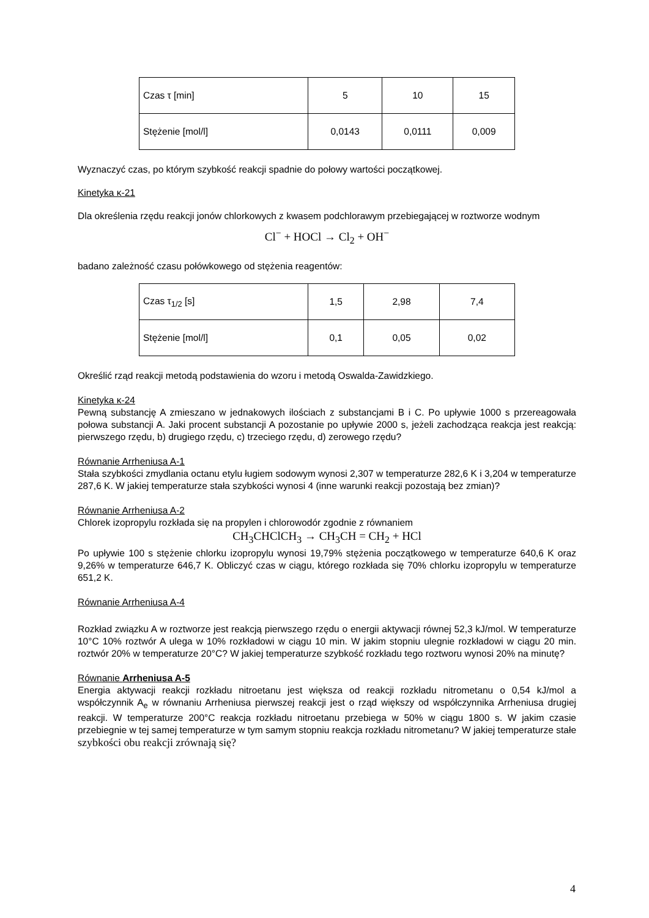| Czas τ [min] | 5 | 10 | 15 |
| Stężenie [mol/l] | 0,0143 | 0,0111 | 0,009 |
Wyznaczyć czas, po którym szybkość reakcji spadnie do połowy wartości początkowej.
Kinetyka κ-21
Dla określenia rzędu reakcji jonów chlorkowych z kwasem podchlorawym przebiegającej w roztworze wodnym
Cl<sup>−</sup> + HOCl → Cl<sub>2</sub> + OH<sup>−</sup>
badano zależność czasu połówkowego od stężenia reagentów:
| Czas τ<sub>1/2</sub> [s] | 1,5 | 2,98 | 7,4 |
| Stężenie [mol/l] | 0,1 | 0,05 | 0,02 |
Określić rząd reakcji metodą podstawienia do wzoru i metodą Oswalda-Zawidzkiego.
Kinetyka κ-24
Pewną substancję A zmieszano w jednakowych ilościach z substancjami B i C. Po upływie 1000 s przereagowała połowa substancji A. Jaki procent substancji A pozostanie po upływie 2000 s, jeżeli zachodząca reakcja jest reakcją: pierwszego rzędu, b) drugiego rzędu, c) trzeciego rzędu, d) zerowego rzędu?
Równanie Arrheniusa A-1
Stała szybkości zmydlania octanu etylu ługiem sodowym wynosi 2,307 w temperaturze 282,6 K i 3,204 w temperaturze 287,6 K. W jakiej temperaturze stała szybkości wynosi 4 (inne warunki reakcji pozostają bez zmian)?
Równanie Arrheniusa A-2
Chlorek izopropylu rozkłada się na propylen i chlorowodór zgodnie z równaniem
CH<sub>3</sub>CHClCH<sub>3</sub> → CH<sub>3</sub>CH = CH<sub>2</sub> + HCl
Po upływie 100 s stężenie chlorku izopropylu wynosi 19,79% stężenia początkowego w temperaturze 640,6 K oraz 9,26% w temperaturze 646,7 K. Obliczyć czas w ciągu, którego rozkłada się 70% chlorku izopropylu w temperaturze 651,2 K.
Równanie Arrheniusa A-4
Rozkład związku A w roztworze jest reakcją pierwszego rzędu o energii aktywacji równej 52,3 kJ/mol. W temperaturze 10°C 10% roztwór A ulega w 10% rozkładowi w ciągu 10 min. W jakim stopniu ulegnie rozkładowi w ciągu 20 min. roztwór 20% w temperaturze 20°C? W jakiej temperaturze szybkość rozkładu tego roztworu wynosi 20% na minutę?
Równanie Arrheniusa A-5
Energia aktywacji reakcji rozkładu nitroetanu jest większa od reakcji rozkładu nitrometanu o 0,54 kJ/mol a współczynnik A<sub>e</sub> w równaniu Arrheniusa pierwszej reakcji jest o rząd większy od współczynnika Arrheniusa drugiej reakcji. W temperaturze 200°C reakcja rozkładu nitroetanu przebiega w 50% w ciągu 1800 s. W jakim czasie przebiegnie w tej samej temperaturze w tym samym stopniu reakcja rozkładu nitrometanu? W jakiej temperaturze stałe szybkości obu reakcji zrównają się?
4